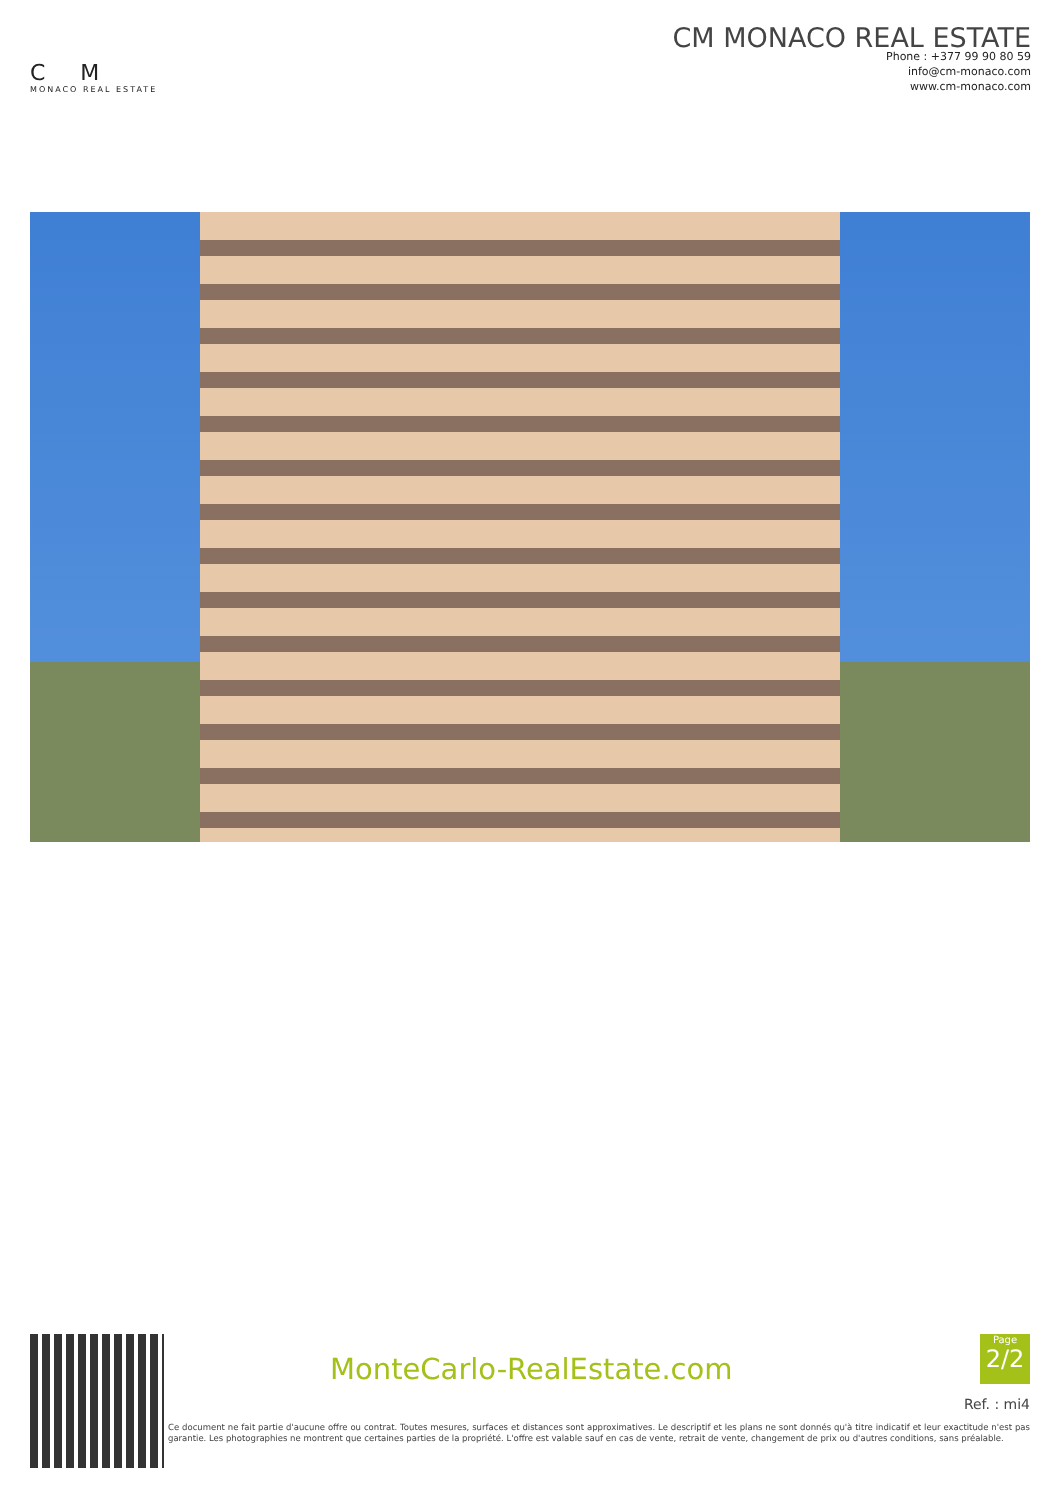C M
MONACO REAL ESTATE
CM MONACO REAL ESTATE
Phone : +377 99 90 80 59
info@cm-monaco.com
www.cm-monaco.com
MonteCarlo-RealEstate.com
Page
2/2
Ref. : mi4
Ce document ne fait partie d'aucune offre ou contrat. Toutes mesures, surfaces et distances sont approximatives. Le descriptif et les plans ne sont donnés qu'à titre indicatif et leur exactitude n'est pas garantie. Les photographies ne montrent que certaines parties de la propriété. L'offre est valable sauf en cas de vente, retrait de vente, changement de prix ou d'autres conditions, sans préalable.